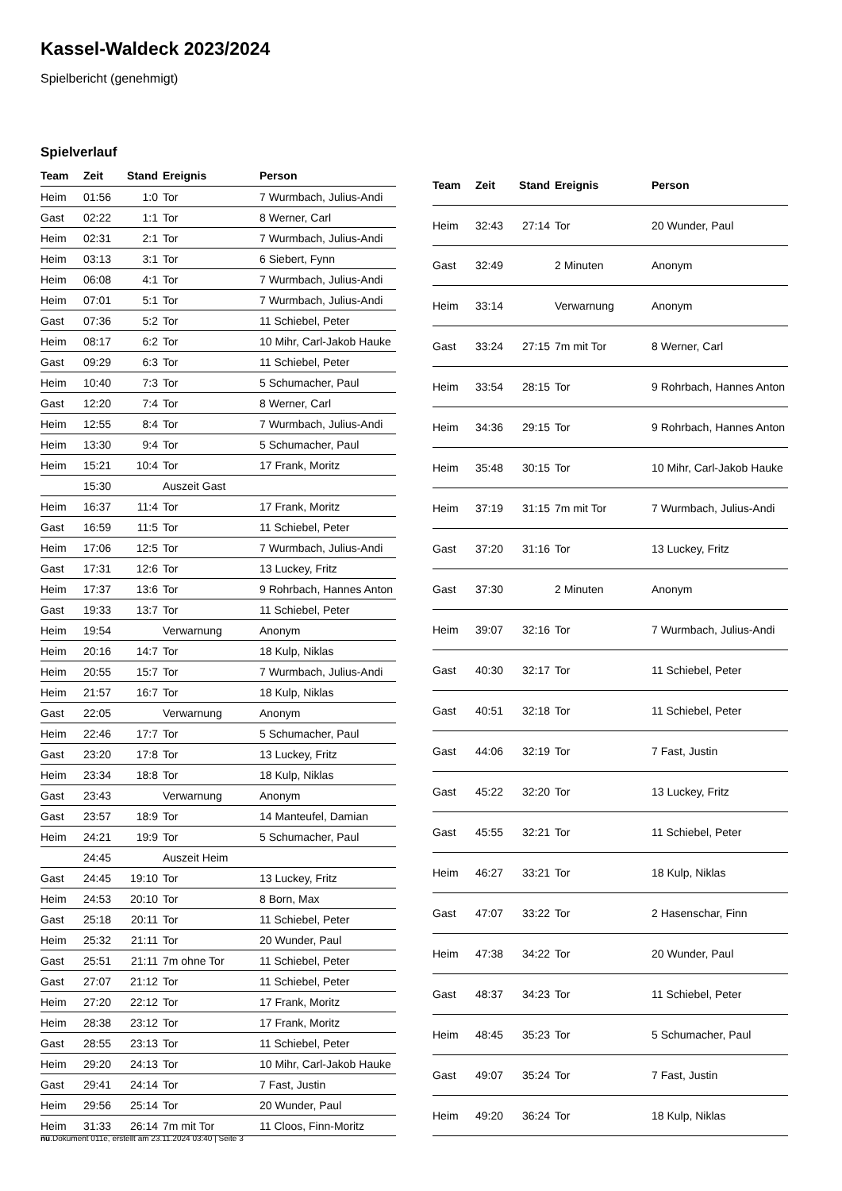Kassel-Waldeck 2023/2024
Spielbericht (genehmigt)
Spielverlauf
| Team | Zeit | Stand | Ereignis | Person |
| --- | --- | --- | --- | --- |
| Heim | 01:56 | 1:0 | Tor | 7 Wurmbach, Julius-Andi |
| Gast | 02:22 | 1:1 | Tor | 8 Werner, Carl |
| Heim | 02:31 | 2:1 | Tor | 7 Wurmbach, Julius-Andi |
| Heim | 03:13 | 3:1 | Tor | 6 Siebert, Fynn |
| Heim | 06:08 | 4:1 | Tor | 7 Wurmbach, Julius-Andi |
| Heim | 07:01 | 5:1 | Tor | 7 Wurmbach, Julius-Andi |
| Gast | 07:36 | 5:2 | Tor | 11 Schiebel, Peter |
| Heim | 08:17 | 6:2 | Tor | 10 Mihr, Carl-Jakob Hauke |
| Gast | 09:29 | 6:3 | Tor | 11 Schiebel, Peter |
| Heim | 10:40 | 7:3 | Tor | 5 Schumacher, Paul |
| Gast | 12:20 | 7:4 | Tor | 8 Werner, Carl |
| Heim | 12:55 | 8:4 | Tor | 7 Wurmbach, Julius-Andi |
| Heim | 13:30 | 9:4 | Tor | 5 Schumacher, Paul |
| Heim | 15:21 | 10:4 | Tor | 17 Frank, Moritz |
| | 15:30 | | Auszeit Gast | |
| Heim | 16:37 | 11:4 | Tor | 17 Frank, Moritz |
| Gast | 16:59 | 11:5 | Tor | 11 Schiebel, Peter |
| Heim | 17:06 | 12:5 | Tor | 7 Wurmbach, Julius-Andi |
| Gast | 17:31 | 12:6 | Tor | 13 Luckey, Fritz |
| Heim | 17:37 | 13:6 | Tor | 9 Rohrbach, Hannes Anton |
| Gast | 19:33 | 13:7 | Tor | 11 Schiebel, Peter |
| Heim | 19:54 | | Verwarnung | Anonym |
| Heim | 20:16 | 14:7 | Tor | 18 Kulp, Niklas |
| Heim | 20:55 | 15:7 | Tor | 7 Wurmbach, Julius-Andi |
| Heim | 21:57 | 16:7 | Tor | 18 Kulp, Niklas |
| Gast | 22:05 | | Verwarnung | Anonym |
| Heim | 22:46 | 17:7 | Tor | 5 Schumacher, Paul |
| Gast | 23:20 | 17:8 | Tor | 13 Luckey, Fritz |
| Heim | 23:34 | 18:8 | Tor | 18 Kulp, Niklas |
| Gast | 23:43 | | Verwarnung | Anonym |
| Gast | 23:57 | 18:9 | Tor | 14 Manteufel, Damian |
| Heim | 24:21 | 19:9 | Tor | 5 Schumacher, Paul |
| | 24:45 | | Auszeit Heim | |
| Gast | 24:45 | 19:10 | Tor | 13 Luckey, Fritz |
| Heim | 24:53 | 20:10 | Tor | 8 Born, Max |
| Gast | 25:18 | 20:11 | Tor | 11 Schiebel, Peter |
| Heim | 25:32 | 21:11 | Tor | 20 Wunder, Paul |
| Gast | 25:51 | 21:11 | 7m ohne Tor | 11 Schiebel, Peter |
| Gast | 27:07 | 21:12 | Tor | 11 Schiebel, Peter |
| Heim | 27:20 | 22:12 | Tor | 17 Frank, Moritz |
| Heim | 28:38 | 23:12 | Tor | 17 Frank, Moritz |
| Gast | 28:55 | 23:13 | Tor | 11 Schiebel, Peter |
| Heim | 29:20 | 24:13 | Tor | 10 Mihr, Carl-Jakob Hauke |
| Gast | 29:41 | 24:14 | Tor | 7 Fast, Justin |
| Heim | 29:56 | 25:14 | Tor | 20 Wunder, Paul |
| Heim | 31:33 | 26:14 | 7m mit Tor | 11 Cloos, Finn-Moritz |
| Team | Zeit | Stand | Ereignis | Person |
| --- | --- | --- | --- | --- |
| Heim | 32:43 | 27:14 | Tor | 20 Wunder, Paul |
| Gast | 32:49 | | 2 Minuten | Anonym |
| Heim | 33:14 | | Verwarnung | Anonym |
| Gast | 33:24 | 27:15 | 7m mit Tor | 8 Werner, Carl |
| Heim | 33:54 | 28:15 | Tor | 9 Rohrbach, Hannes Anton |
| Heim | 34:36 | 29:15 | Tor | 9 Rohrbach, Hannes Anton |
| Heim | 35:48 | 30:15 | Tor | 10 Mihr, Carl-Jakob Hauke |
| Heim | 37:19 | 31:15 | 7m mit Tor | 7 Wurmbach, Julius-Andi |
| Gast | 37:20 | 31:16 | Tor | 13 Luckey, Fritz |
| Gast | 37:30 | | 2 Minuten | Anonym |
| Heim | 39:07 | 32:16 | Tor | 7 Wurmbach, Julius-Andi |
| Gast | 40:30 | 32:17 | Tor | 11 Schiebel, Peter |
| Gast | 40:51 | 32:18 | Tor | 11 Schiebel, Peter |
| Gast | 44:06 | 32:19 | Tor | 7 Fast, Justin |
| Gast | 45:22 | 32:20 | Tor | 13 Luckey, Fritz |
| Gast | 45:55 | 32:21 | Tor | 11 Schiebel, Peter |
| Heim | 46:27 | 33:21 | Tor | 18 Kulp, Niklas |
| Gast | 47:07 | 33:22 | Tor | 2 Hasenschar, Finn |
| Heim | 47:38 | 34:22 | Tor | 20 Wunder, Paul |
| Gast | 48:37 | 34:23 | Tor | 11 Schiebel, Peter |
| Heim | 48:45 | 35:23 | Tor | 5 Schumacher, Paul |
| Gast | 49:07 | 35:24 | Tor | 7 Fast, Justin |
| Heim | 49:20 | 36:24 | Tor | 18 Kulp, Niklas |
nu.Dokument 011e, erstellt am 23.11.2024 03:40 | Seite 3